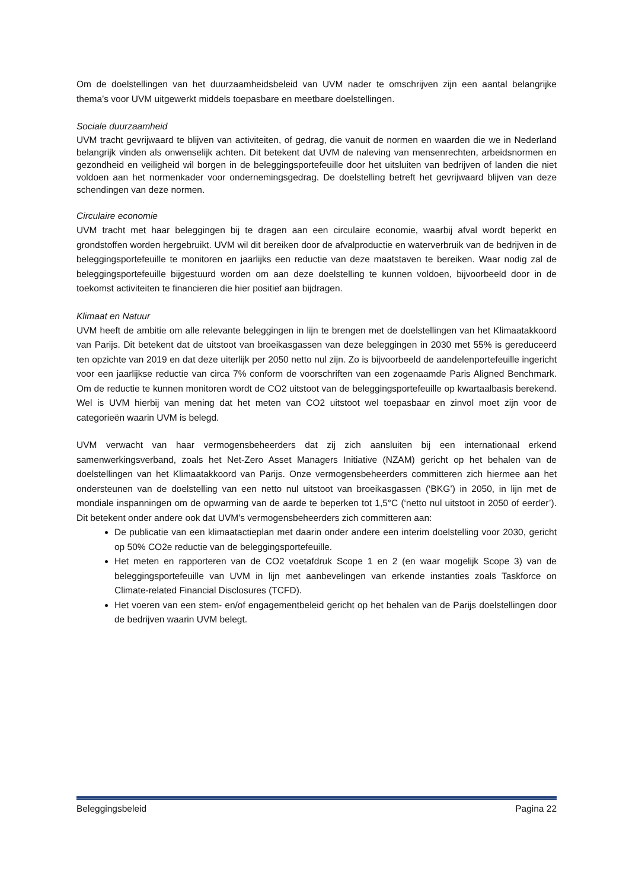Om de doelstellingen van het duurzaamheidsbeleid van UVM nader te omschrijven zijn een aantal belangrijke thema’s voor UVM uitgewerkt middels toepasbare en meetbare doelstellingen.
Sociale duurzaamheid
UVM tracht gevrijwaard te blijven van activiteiten, of gedrag, die vanuit de normen en waarden die we in Nederland belangrijk vinden als onwenselijk achten. Dit betekent dat UVM de naleving van mensenrechten, arbeidsnormen en gezondheid en veiligheid wil borgen in de beleggingsportefeuille door het uitsluiten van bedrijven of landen die niet voldoen aan het normenkader voor ondernemingsgedrag. De doelstelling betreft het gevrijwaard blijven van deze schendingen van deze normen.
Circulaire economie
UVM tracht met haar beleggingen bij te dragen aan een circulaire economie, waarbij afval wordt beperkt en grondstoffen worden hergebruikt. UVM wil dit bereiken door de afvalproductie en waterverbruik van de bedrijven in de beleggingsportefeuille te monitoren en jaarlijks een reductie van deze maatstaven te bereiken. Waar nodig zal de beleggingsportefeuille bijgestuurd worden om aan deze doelstelling te kunnen voldoen, bijvoorbeeld door in de toekomst activiteiten te financieren die hier positief aan bijdragen.
Klimaat en Natuur
UVM heeft de ambitie om alle relevante beleggingen in lijn te brengen met de doelstellingen van het Klimaatakkoord van Parijs. Dit betekent dat de uitstoot van broeikasgassen van deze beleggingen in 2030 met 55% is gereduceerd ten opzichte van 2019 en dat deze uiterlijk per 2050 netto nul zijn. Zo is bijvoorbeeld de aandelenportefeuille ingericht voor een jaarlijkse reductie van circa 7% conform de voorschriften van een zogenaamde Paris Aligned Benchmark. Om de reductie te kunnen monitoren wordt de CO2 uitstoot van de beleggingsportefeuille op kwartaalbasis berekend. Wel is UVM hierbij van mening dat het meten van CO2 uitstoot wel toepasbaar en zinvol moet zijn voor de categorieën waarin UVM is belegd.
UVM verwacht van haar vermogensbeheerders dat zij zich aansluiten bij een internationaal erkend samenwerkingsverband, zoals het Net-Zero Asset Managers Initiative (NZAM) gericht op het behalen van de doelstellingen van het Klimaatakkoord van Parijs. Onze vermogensbeheerders committeren zich hiermee aan het ondersteunen van de doelstelling van een netto nul uitstoot van broeikasgassen (‘BKG’) in 2050, in lijn met de mondiale inspanningen om de opwarming van de aarde te beperken tot 1,5°C (‘netto nul uitstoot in 2050 of eerder’). Dit betekent onder andere ook dat UVM’s vermogensbeheerders zich committeren aan:
De publicatie van een klimaatactieplan met daarin onder andere een interim doelstelling voor 2030, gericht op 50% CO2e reductie van de beleggingsportefeuille.
Het meten en rapporteren van de CO2 voetafdruk Scope 1 en 2 (en waar mogelijk Scope 3) van de beleggingsportefeuille van UVM in lijn met aanbevelingen van erkende instanties zoals Taskforce on Climate-related Financial Disclosures (TCFD).
Het voeren van een stem- en/of engagementbeleid gericht op het behalen van de Parijs doelstellingen door de bedrijven waarin UVM belegt.
Beleggingsbeleid Pagina 22